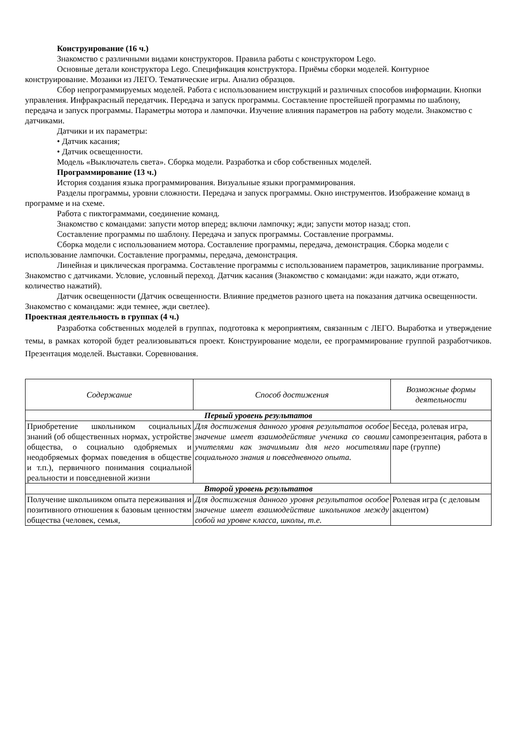Конструирование (16 ч.)
Знакомство с различными видами конструкторов. Правила работы с конструктором Lego.
Основные детали конструктора Lego. Спецификация конструктора. Приёмы сборки моделей. Контурное конструирование. Мозаики из ЛЕГО. Тематические игры. Анализ образцов.
Сбор непрограммируемых моделей. Работа с использованием инструкций и различных способов информации. Кнопки управления. Инфракрасный передатчик. Передача и запуск программы. Составление простейшей программы по шаблону, передача и запуск программы. Параметры мотора и лампочки. Изучение влияния параметров на работу модели. Знакомство с датчиками.
Датчики и их параметры:
• Датчик касания;
• Датчик освещенности.
Модель «Выключатель света». Сборка модели. Разработка и сбор собственных моделей.
Программирование (13 ч.)
История создания языка программирования. Визуальные языки программирования.
Разделы программы, уровни сложности. Передача и запуск программы. Окно инструментов. Изображение команд в программе и на схеме.
Работа с пиктограммами, соединение команд.
Знакомство с командами: запусти мотор вперед; включи лампочку; жди; запусти мотор назад; стоп.
Составление программы по шаблону. Передача и запуск программы. Составление программы.
Сборка модели с использованием мотора. Составление программы, передача, демонстрация. Сборка модели с использование лампочки. Составление программы, передача, демонстрация.
Линейная и циклическая программа. Составление программы с использованием параметров, зацикливание программы. Знакомство с датчиками. Условие, условный переход. Датчик касания (Знакомство с командами: жди нажато, жди отжато, количество нажатий).
Датчик освещенности (Датчик освещенности. Влияние предметов разного цвета на показания датчика освещенности. Знакомство с командами: жди темнее, жди светлее).
Проектная деятельность в группах (4 ч.)
Разработка собственных моделей в группах, подготовка к мероприятиям, связанным с ЛЕГО. Выработка и утверждение темы, в рамках которой будет реализовываться проект. Конструирование модели, ее программирование группой разработчиков. Презентация моделей. Выставки. Соревнования.
| Содержание | Способ достижения | Возможные формы деятельности |
| --- | --- | --- |
| Первый уровень результатов | | |
| Приобретение школьником социальных знаний (об общественных нормах, устройстве общества, о социально одобряемых и неодобряемых формах поведения в обществе и т.п.), первичного понимания социальной реальности и повседневной жизни | Для достижения данного уровня результатов особое значение имеет взаимодействие ученика со своими учителями как значимыми для него носителями социального знания и повседневного опыта. | Беседа, ролевая игра, самопрезентация, работа в паре (группе) |
| Второй уровень результатов | | |
| Получение школьником опыта переживания и позитивного отношения к базовым ценностям общества (человек, семья, | Для достижения данного уровня результатов особое значение имеет взаимодействие школьников между собой на уровне класса, школы, т.е. | Ролевая игра (с деловым акцентом) |